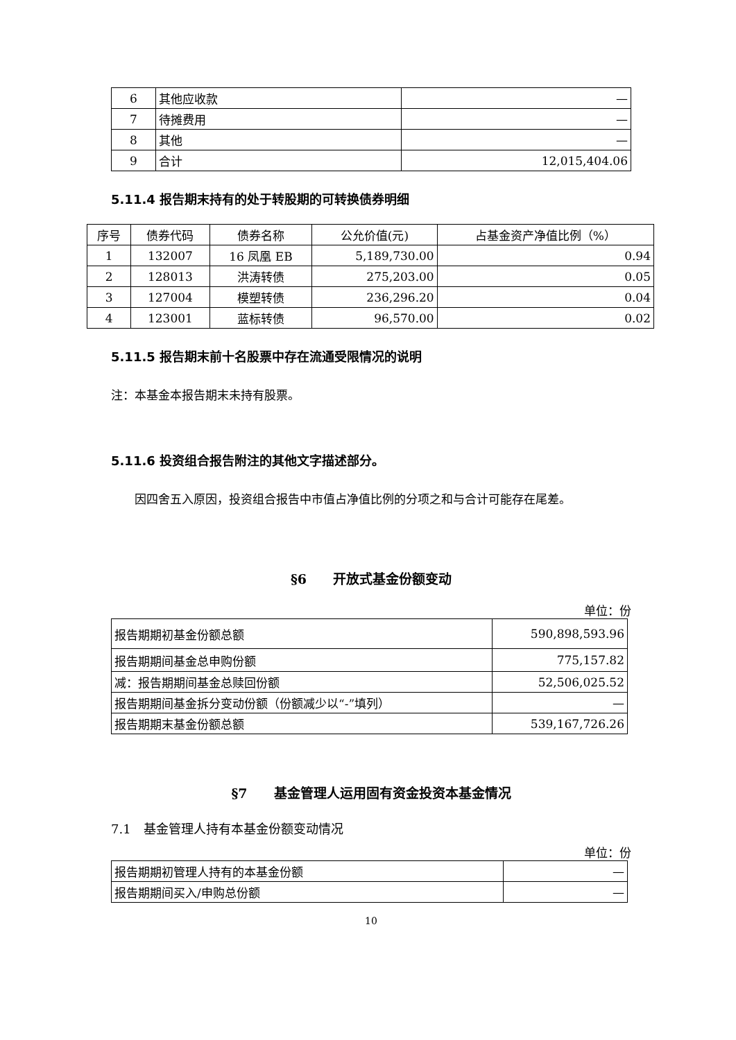| 6 | 其他应收款 | — |
| 7 | 待摊费用 | — |
| 8 | 其他 | — |
| 9 | 合计 | 12,015,404.06 |
5.11.4 报告期末持有的处于转股期的可转换债券明细
| 序号 | 债券代码 | 债券名称 | 公允价值(元) | 占基金资产净值比例（%） |
| --- | --- | --- | --- | --- |
| 1 | 132007 | 16 凤凰 EB | 5,189,730.00 | 0.94 |
| 2 | 128013 | 洪涛转债 | 275,203.00 | 0.05 |
| 3 | 127004 | 模塑转债 | 236,296.20 | 0.04 |
| 4 | 123001 | 蓝标转债 | 96,570.00 | 0.02 |
5.11.5 报告期末前十名股票中存在流通受限情况的说明
注：本基金本报告期末未持有股票。
5.11.6 投资组合报告附注的其他文字描述部分。
因四舍五入原因，投资组合报告中市值占净值比例的分项之和与合计可能存在尾差。
§6　　开放式基金份额变动
单位：份
| 报告期期初基金份额总额 | 590,898,593.96 |
| 报告期期间基金总申购份额 | 775,157.82 |
| 减：报告期期间基金总赎回份额 | 52,506,025.52 |
| 报告期期间基金拆分变动份额（份额减少以“-”填列） | — |
| 报告期期末基金份额总额 | 539,167,726.26 |
§7　　基金管理人运用固有资金投资本基金情况
7.1　基金管理人持有本基金份额变动情况
单位：份
| 报告期期初管理人持有的本基金份额 | — |
| 报告期期间买入/申购总份额 | — |
10